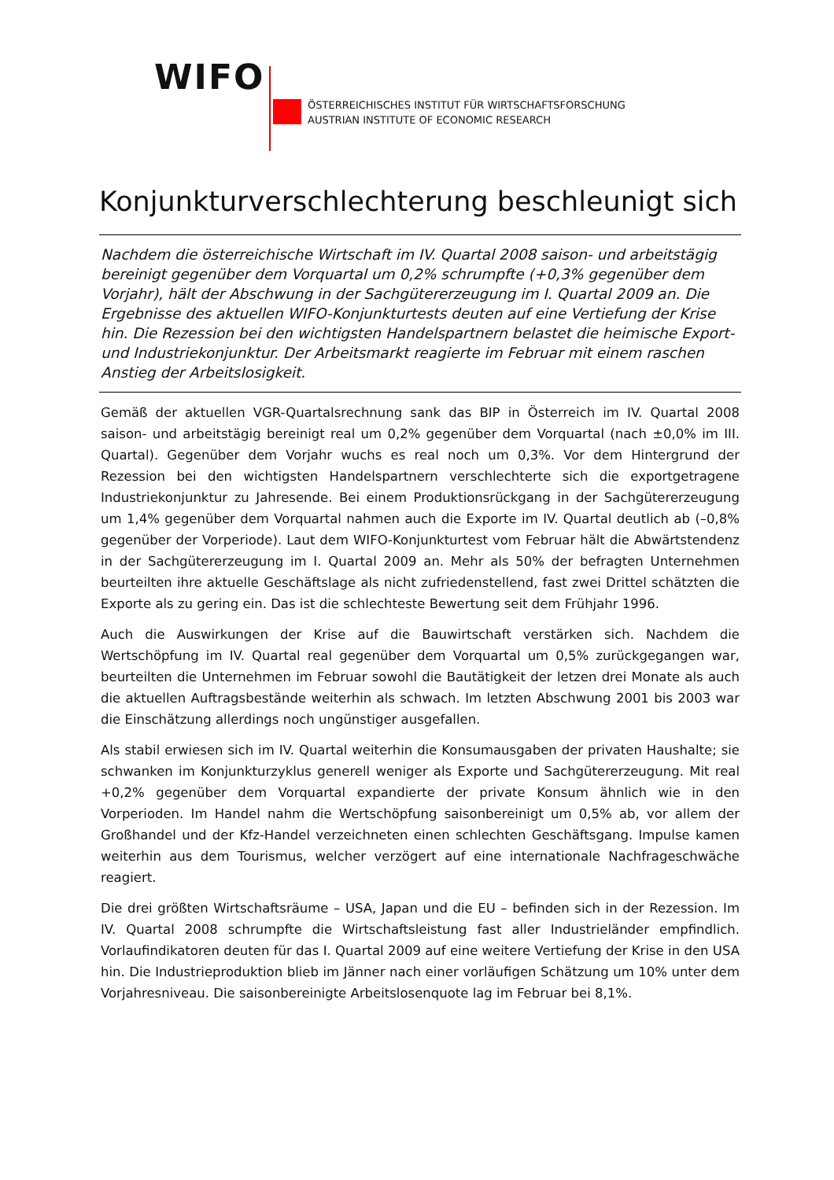WIFO
ÖSTERREICHISCHES INSTITUT FÜR WIRTSCHAFTSFORSCHUNG
AUSTRIAN INSTITUTE OF ECONOMIC RESEARCH
Konjunkturverschlechterung beschleunigt sich
Nachdem die österreichische Wirtschaft im IV. Quartal 2008 saison- und arbeitstägig bereinigt gegenüber dem Vorquartal um 0,2% schrumpfte (+0,3% gegenüber dem Vorjahr), hält der Abschwung in der Sachgütererzeugung im I. Quartal 2009 an. Die Ergebnisse des aktuellen WIFO-Konjunkturtests deuten auf eine Vertiefung der Krise hin. Die Rezession bei den wichtigsten Handelspartnern belastet die heimische Export- und Industriekonjunktur. Der Arbeitsmarkt reagierte im Februar mit einem raschen Anstieg der Arbeitslosigkeit.
Gemäß der aktuellen VGR-Quartalsrechnung sank das BIP in Österreich im IV. Quartal 2008 saison- und arbeitstägig bereinigt real um 0,2% gegenüber dem Vorquartal (nach ±0,0% im III. Quartal). Gegenüber dem Vorjahr wuchs es real noch um 0,3%. Vor dem Hintergrund der Rezession bei den wichtigsten Handelspartnern verschlechterte sich die exportgetragene Industriekonjunktur zu Jahresende. Bei einem Produktionsrückgang in der Sachgütererzeugung um 1,4% gegenüber dem Vorquartal nahmen auch die Exporte im IV. Quartal deutlich ab (–0,8% gegenüber der Vorperiode). Laut dem WIFO-Konjunkturtest vom Februar hält die Abwärtstendenz in der Sachgütererzeugung im I. Quartal 2009 an. Mehr als 50% der befragten Unternehmen beurteilten ihre aktuelle Geschäftslage als nicht zufriedenstellend, fast zwei Drittel schätzten die Exporte als zu gering ein. Das ist die schlechteste Bewertung seit dem Frühjahr 1996.
Auch die Auswirkungen der Krise auf die Bauwirtschaft verstärken sich. Nachdem die Wertschöpfung im IV. Quartal real gegenüber dem Vorquartal um 0,5% zurückgegangen war, beurteilten die Unternehmen im Februar sowohl die Bautätigkeit der letzen drei Monate als auch die aktuellen Auftragsbestände weiterhin als schwach. Im letzten Abschwung 2001 bis 2003 war die Einschätzung allerdings noch ungünstiger ausgefallen.
Als stabil erwiesen sich im IV. Quartal weiterhin die Konsumausgaben der privaten Haushalte; sie schwanken im Konjunkturzyklus generell weniger als Exporte und Sachgütererzeugung. Mit real +0,2% gegenüber dem Vorquartal expandierte der private Konsum ähnlich wie in den Vorperioden. Im Handel nahm die Wertschöpfung saisonbereinigt um 0,5% ab, vor allem der Großhandel und der Kfz-Handel verzeichneten einen schlechten Geschäftsgang. Impulse kamen weiterhin aus dem Tourismus, welcher verzögert auf eine internationale Nachfrageschwäche reagiert.
Die drei größten Wirtschaftsräume – USA, Japan und die EU – befinden sich in der Rezession. Im IV. Quartal 2008 schrumpfte die Wirtschaftsleistung fast aller Industrieländer empfindlich. Vorlaufindikatoren deuten für das I. Quartal 2009 auf eine weitere Vertiefung der Krise in den USA hin. Die Industrieproduktion blieb im Jänner nach einer vorläufigen Schätzung um 10% unter dem Vorjahresniveau. Die saisonbereinigte Arbeitslosenquote lag im Februar bei 8,1%.